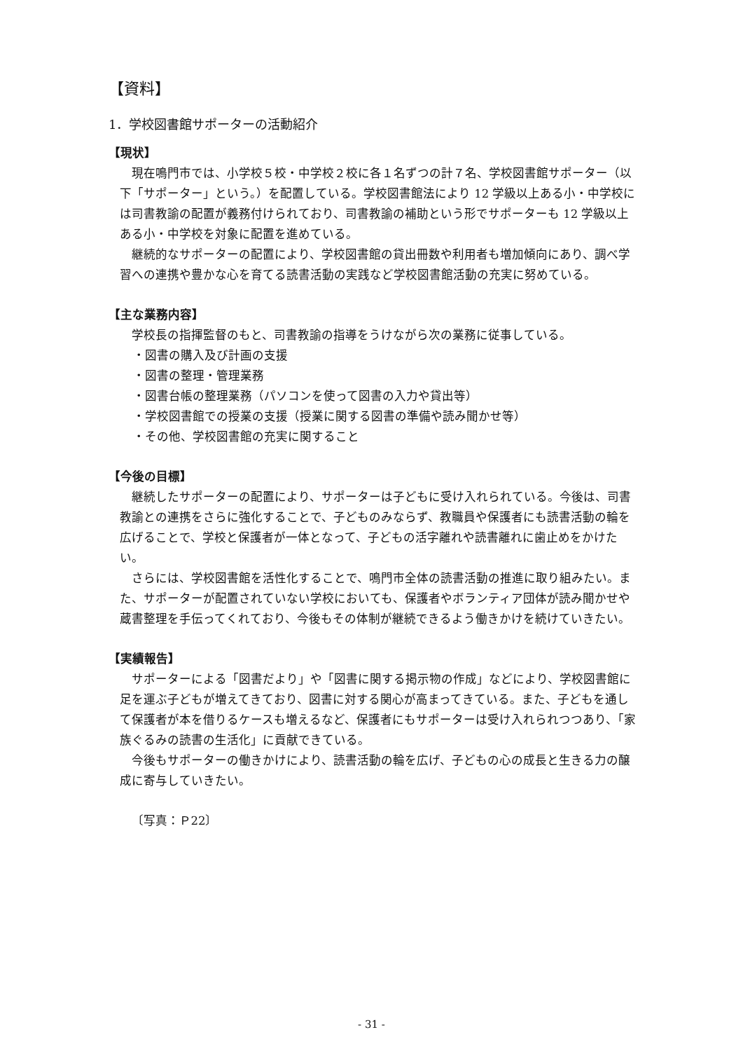【資料】
1．学校図書館サポーターの活動紹介
【現状】
現在鳴門市では、小学校５校・中学校２校に各１名ずつの計７名、学校図書館サポーター（以下「サポーター」という。）を配置している。学校図書館法により 12 学級以上ある小・中学校には司書教諭の配置が義務付けられており、司書教諭の補助という形でサポーターも 12 学級以上ある小・中学校を対象に配置を進めている。
継続的なサポーターの配置により、学校図書館の貸出冊数や利用者も増加傾向にあり、調べ学習への連携や豊かな心を育てる読書活動の実践など学校図書館活動の充実に努めている。
【主な業務内容】
学校長の指揮監督のもと、司書教諭の指導をうけながら次の業務に従事している。
・図書の購入及び計画の支援
・図書の整理・管理業務
・図書台帳の整理業務（パソコンを使って図書の入力や貸出等）
・学校図書館での授業の支援（授業に関する図書の準備や読み聞かせ等）
・その他、学校図書館の充実に関すること
【今後の目標】
継続したサポーターの配置により、サポーターは子どもに受け入れられている。今後は、司書教諭との連携をさらに強化することで、子どものみならず、教職員や保護者にも読書活動の輪を広げることで、学校と保護者が一体となって、子どもの活字離れや読書離れに歯止めをかけたい。
さらには、学校図書館を活性化することで、鳴門市全体の読書活動の推進に取り組みたい。また、サポーターが配置されていない学校においても、保護者やボランティア団体が読み聞かせや蔵書整理を手伝ってくれており、今後もその体制が継続できるよう働きかけを続けていきたい。
【実績報告】
サポーターによる「図書だより」や「図書に関する掲示物の作成」などにより、学校図書館に足を運ぶ子どもが増えてきており、図書に対する関心が高まってきている。また、子どもを通して保護者が本を借りるケースも増えるなど、保護者にもサポーターは受け入れられつつあり、「家族ぐるみの読書の生活化」に貢献できている。
今後もサポーターの働きかけにより、読書活動の輪を広げ、子どもの心の成長と生きる力の醸成に寄与していきたい。
〔写真：Ｐ22〕
- 31 -